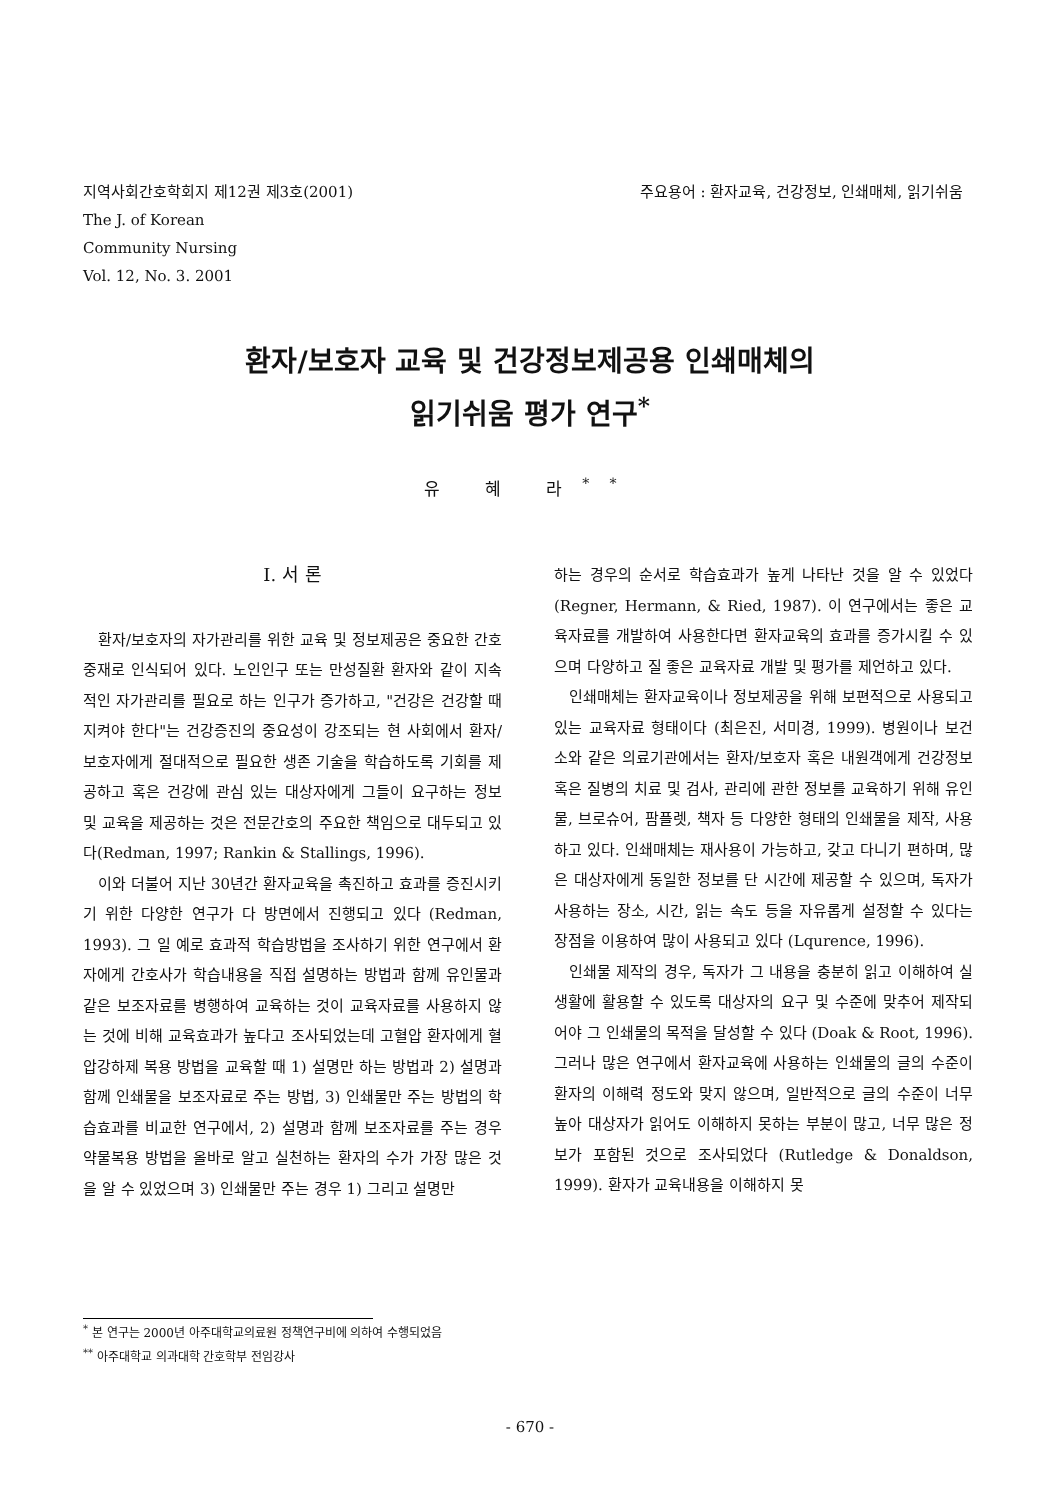지역사회간호학회지 제12권 제3호(2001)
The J. of Korean
Community Nursing
Vol. 12, No. 3. 2001
주요용어 : 환자교육, 건강정보, 인쇄매체, 읽기쉬움
환자/보호자 교육 및 건강정보제공용 인쇄매체의
읽기쉬움 평가 연구<sup>*</sup>
유 혜 라<sup>**</sup>
Ⅰ. 서 론
환자/보호자의 자가관리를 위한 교육 및 정보제공은 중요한 간호중재로 인식되어 있다. 노인인구 또는 만성질환 환자와 같이 지속적인 자가관리를 필요로 하는 인구가 증가하고, "건강은 건강할 때 지켜야 한다"는 건강증진의 중요성이 강조되는 현 사회에서 환자/보호자에게 절대적으로 필요한 생존 기술을 학습하도록 기회를 제공하고 혹은 건강에 관심 있는 대상자에게 그들이 요구하는 정보 및 교육을 제공하는 것은 전문간호의 주요한 책임으로 대두되고 있다(Redman, 1997; Rankin & Stallings, 1996).
이와 더불어 지난 30년간 환자교육을 촉진하고 효과를 증진시키기 위한 다양한 연구가 다 방면에서 진행되고 있다 (Redman, 1993). 그 일 예로 효과적 학습방법을 조사하기 위한 연구에서 환자에게 간호사가 학습내용을 직접 설명하는 방법과 함께 유인물과 같은 보조자료를 병행하여 교육하는 것이 교육자료를 사용하지 않는 것에 비해 교육효과가 높다고 조사되었는데 고혈압 환자에게 혈압강하제 복용 방법을 교육할 때 1) 설명만 하는 방법과 2) 설명과 함께 인쇄물을 보조자료로 주는 방법, 3) 인쇄물만 주는 방법의 학습효과를 비교한 연구에서, 2) 설명과 함께 보조자료를 주는 경우 약물복용 방법을 올바로 알고 실천하는 환자의 수가 가장 많은 것을 알 수 있었으며 3) 인쇄물만 주는 경우 1) 그리고 설명만
하는 경우의 순서로 학습효과가 높게 나타난 것을 알 수 있었다 (Regner, Hermann, & Ried, 1987). 이 연구에서는 좋은 교육자료를 개발하여 사용한다면 환자교육의 효과를 증가시킬 수 있으며 다양하고 질 좋은 교육자료 개발 및 평가를 제언하고 있다.
인쇄매체는 환자교육이나 정보제공을 위해 보편적으로 사용되고 있는 교육자료 형태이다 (최은진, 서미경, 1999). 병원이나 보건소와 같은 의료기관에서는 환자/보호자 혹은 내원객에게 건강정보 혹은 질병의 치료 및 검사, 관리에 관한 정보를 교육하기 위해 유인물, 브로슈어, 팜플렛, 책자 등 다양한 형태의 인쇄물을 제작, 사용하고 있다. 인쇄매체는 재사용이 가능하고, 갖고 다니기 편하며, 많은 대상자에게 동일한 정보를 단 시간에 제공할 수 있으며, 독자가 사용하는 장소, 시간, 읽는 속도 등을 자유롭게 설정할 수 있다는 장점을 이용하여 많이 사용되고 있다 (Lqurence, 1996).
인쇄물 제작의 경우, 독자가 그 내용을 충분히 읽고 이해하여 실생활에 활용할 수 있도록 대상자의 요구 및 수준에 맞추어 제작되어야 그 인쇄물의 목적을 달성할 수 있다 (Doak & Root, 1996). 그러나 많은 연구에서 환자교육에 사용하는 인쇄물의 글의 수준이 환자의 이해력 정도와 맞지 않으며, 일반적으로 글의 수준이 너무 높아 대상자가 읽어도 이해하지 못하는 부분이 많고, 너무 많은 정보가 포함된 것으로 조사되었다 (Rutledge & Donaldson, 1999). 환자가 교육내용을 이해하지 못
<sup>*</sup> 본 연구는 2000년 아주대학교의료원 정책연구비에 의하여 수행되었음
<sup>**</sup> 아주대학교 의과대학 간호학부 전임강사
- 670 -